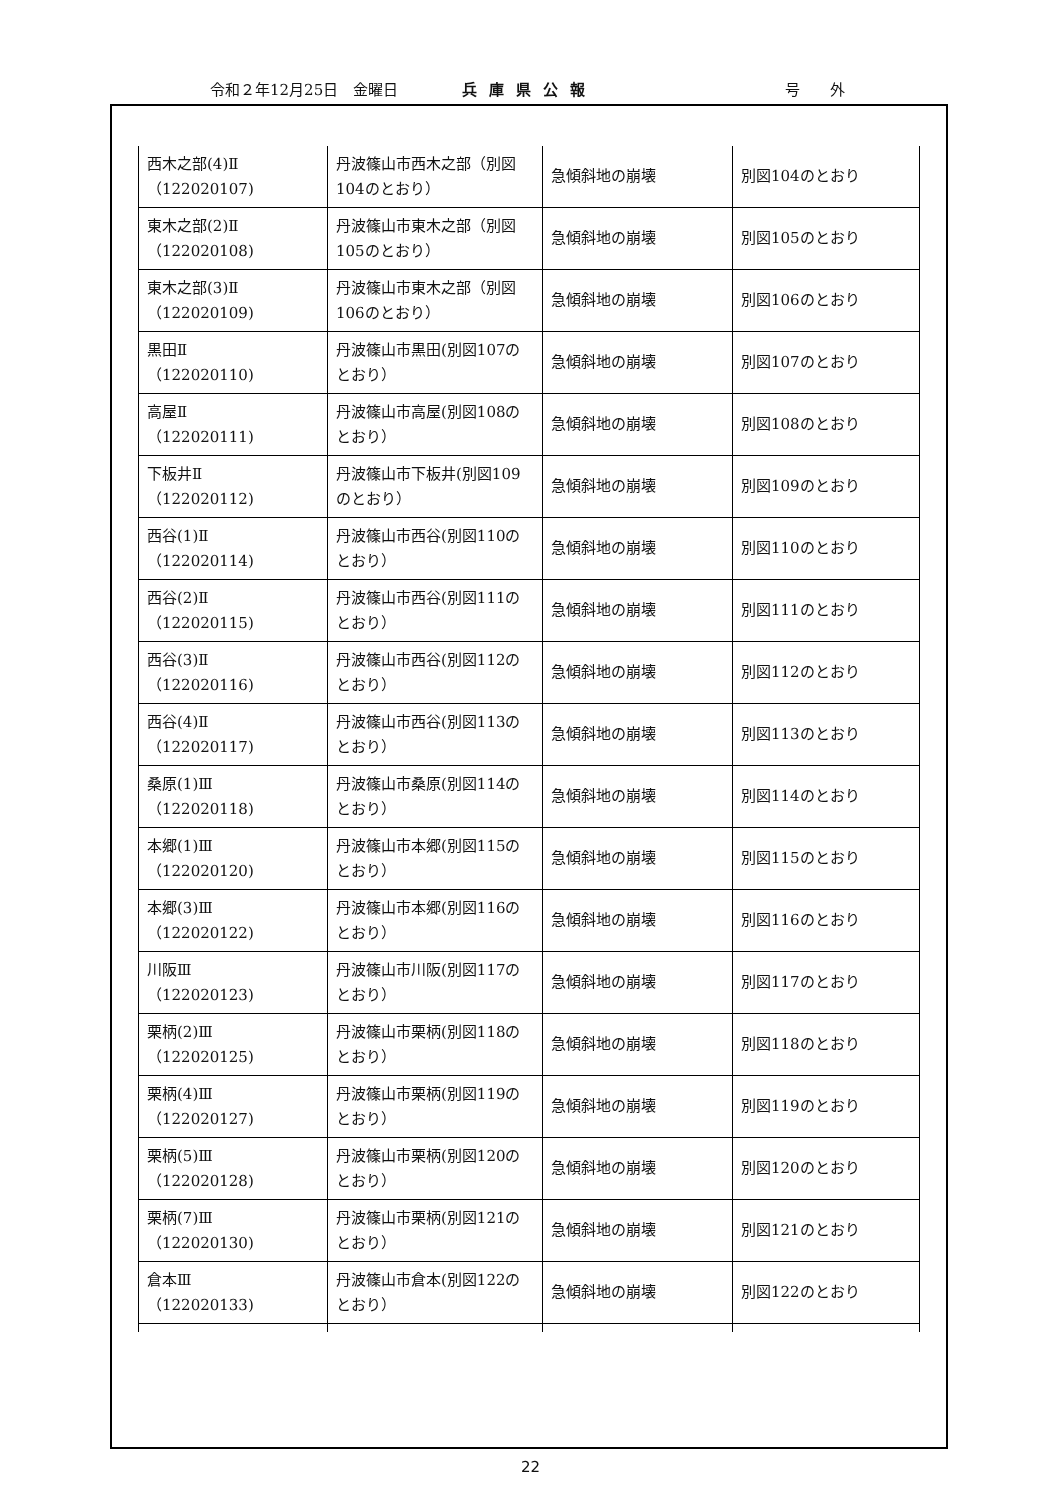令和２年12月25日　金曜日 兵庫県公報 号　　外
| 西木之部(4)Ⅱ （122020107) | 丹波篠山市西木之部（別図104のとおり） | 急傾斜地の崩壊 | 別図104のとおり |
| 東木之部(2)Ⅱ （122020108) | 丹波篠山市東木之部（別図105のとおり） | 急傾斜地の崩壊 | 別図105のとおり |
| 東木之部(3)Ⅱ （122020109) | 丹波篠山市東木之部（別図106のとおり） | 急傾斜地の崩壊 | 別図106のとおり |
| 黒田Ⅱ （122020110) | 丹波篠山市黒田(別図107のとおり） | 急傾斜地の崩壊 | 別図107のとおり |
| 高屋Ⅱ （122020111) | 丹波篠山市高屋(別図108のとおり） | 急傾斜地の崩壊 | 別図108のとおり |
| 下板井Ⅱ （122020112) | 丹波篠山市下板井(別図109のとおり） | 急傾斜地の崩壊 | 別図109のとおり |
| 西谷(1)Ⅱ （122020114) | 丹波篠山市西谷(別図110のとおり） | 急傾斜地の崩壊 | 別図110のとおり |
| 西谷(2)Ⅱ （122020115) | 丹波篠山市西谷(別図111のとおり） | 急傾斜地の崩壊 | 別図111のとおり |
| 西谷(3)Ⅱ （122020116) | 丹波篠山市西谷(別図112のとおり） | 急傾斜地の崩壊 | 別図112のとおり |
| 西谷(4)Ⅱ （122020117) | 丹波篠山市西谷(別図113のとおり） | 急傾斜地の崩壊 | 別図113のとおり |
| 桑原(1)Ⅲ （122020118) | 丹波篠山市桑原(別図114のとおり） | 急傾斜地の崩壊 | 別図114のとおり |
| 本郷(1)Ⅲ （122020120) | 丹波篠山市本郷(別図115のとおり） | 急傾斜地の崩壊 | 別図115のとおり |
| 本郷(3)Ⅲ （122020122) | 丹波篠山市本郷(別図116のとおり） | 急傾斜地の崩壊 | 別図116のとおり |
| 川阪Ⅲ （122020123) | 丹波篠山市川阪(別図117のとおり） | 急傾斜地の崩壊 | 別図117のとおり |
| 栗柄(2)Ⅲ （122020125) | 丹波篠山市栗柄(別図118のとおり） | 急傾斜地の崩壊 | 別図118のとおり |
| 栗柄(4)Ⅲ （122020127) | 丹波篠山市栗柄(別図119のとおり） | 急傾斜地の崩壊 | 別図119のとおり |
| 栗柄(5)Ⅲ （122020128) | 丹波篠山市栗柄(別図120のとおり） | 急傾斜地の崩壊 | 別図120のとおり |
| 栗柄(7)Ⅲ （122020130) | 丹波篠山市栗柄(別図121のとおり） | 急傾斜地の崩壊 | 別図121のとおり |
| 倉本Ⅲ （122020133) | 丹波篠山市倉本(別図122のとおり） | 急傾斜地の崩壊 | 別図122のとおり |
22